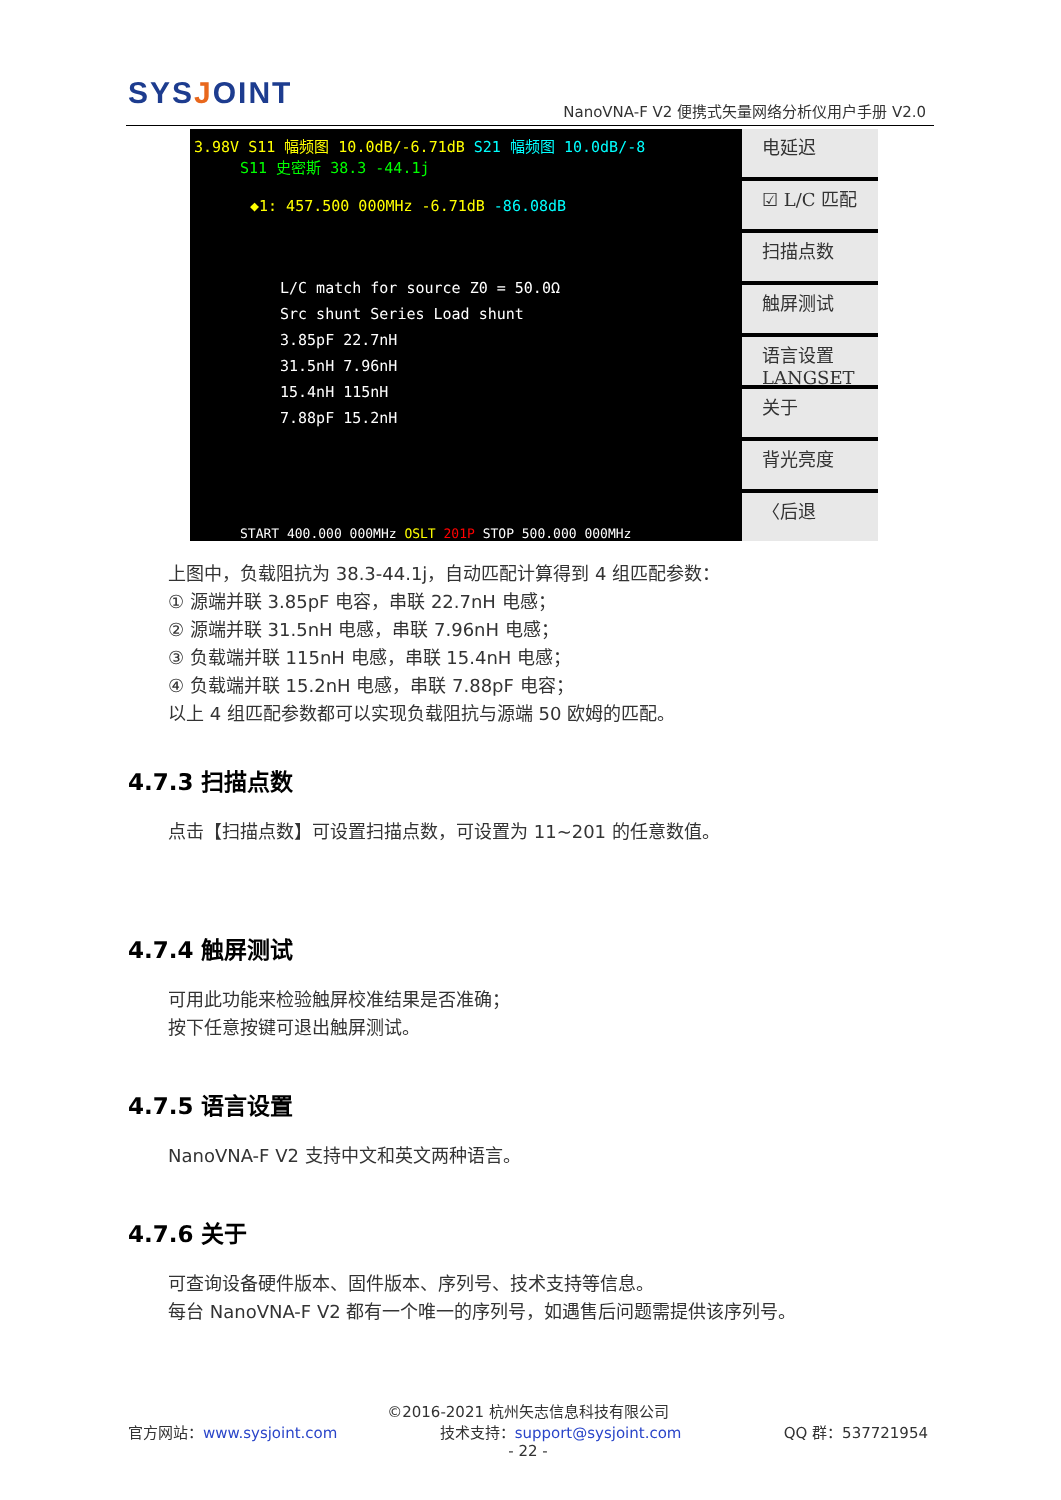SYSJOINT
NanoVNA-F V2 便携式矢量网络分析仪用户手册 V2.0
3.98V S11 幅频图 10.0dB/-6.71dB S21 幅频图 10.0dB/-8
S11 史密斯 38.3 -44.1j
◆1: 457.500 000MHz -6.71dB -86.08dB
L/C match for source Z0 = 50.0Ω
Src shunt Series Load shunt
3.85pF 22.7nH
31.5nH 7.96nH
15.4nH 115nH
7.88pF 15.2nH
START 400.000 000MHz OSLT 201P STOP 500.000 000MHz
电延迟
☑ L/C 匹配
扫描点数
触屏测试
语言设置
LANGSET
关于
背光亮度
〈后退
上图中，负载阻抗为 38.3-44.1j，自动匹配计算得到 4 组匹配参数：
① 源端并联 3.85pF 电容，串联 22.7nH 电感；
② 源端并联 31.5nH 电感，串联 7.96nH 电感；
③ 负载端并联 115nH 电感，串联 15.4nH 电感；
④ 负载端并联 15.2nH 电感，串联 7.88pF 电容；
以上 4 组匹配参数都可以实现负载阻抗与源端 50 欧姆的匹配。
4.7.3 扫描点数
点击【扫描点数】可设置扫描点数，可设置为 11~201 的任意数值。
4.7.4 触屏测试
可用此功能来检验触屏校准结果是否准确；
按下任意按键可退出触屏测试。
4.7.5 语言设置
NanoVNA-F V2 支持中文和英文两种语言。
4.7.6 关于
可查询设备硬件版本、固件版本、序列号、技术支持等信息。
每台 NanoVNA-F V2 都有一个唯一的序列号，如遇售后问题需提供该序列号。
©2016-2021 杭州矢志信息科技有限公司
官方网站：www.sysjoint.com 技术支持：support@sysjoint.com QQ 群：537721954
- 22 -